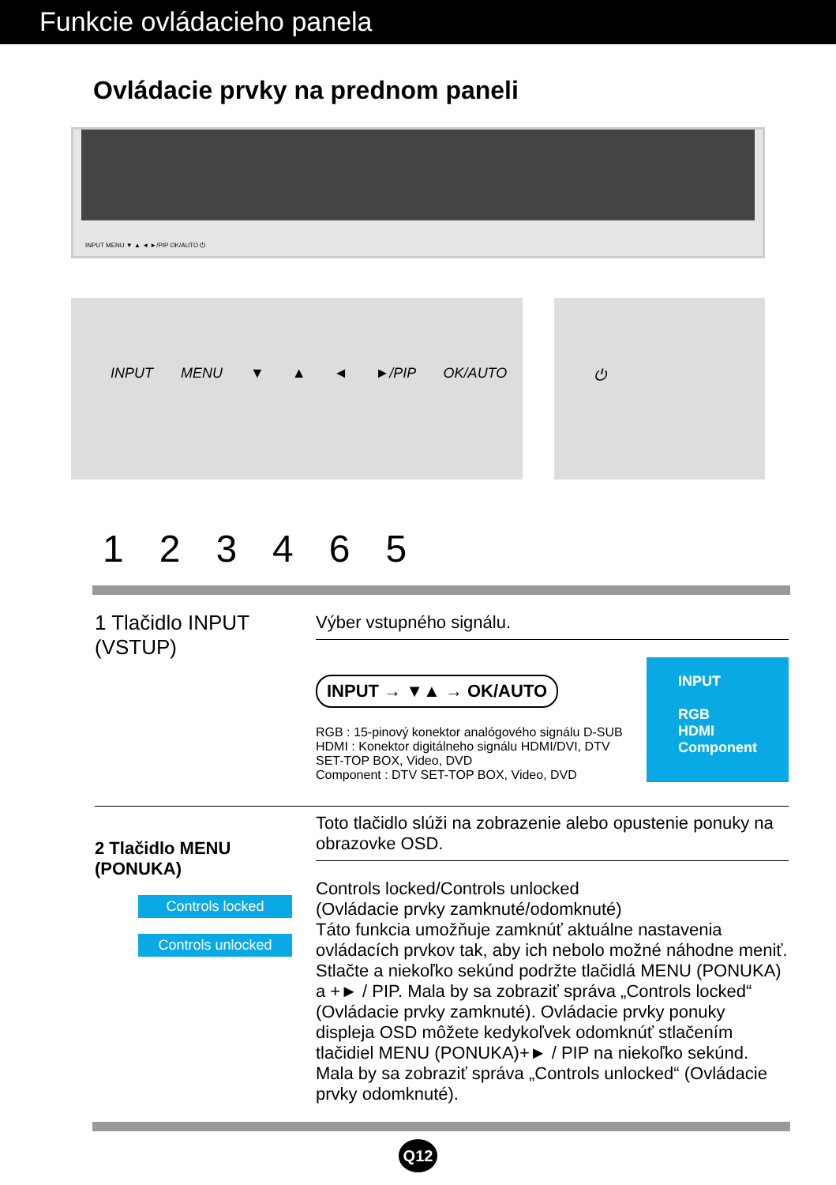Funkcie ovládacieho panela
Ovládacie prvky na prednom paneli
INPUT MENU ▼ ▲ ◄ ►/PIP OK/AUTO ⏻
INPUT MENU ▼ ▲ ◄ ►/PIP OK/AUTO ⏻
123465
1 Tlačidlo INPUT (VSTUP)
Výber vstupného signálu.
INPUT → ▼▲ → OK/AUTO
RGB : 15-pinový konektor analógového signálu D-SUB
HDMI : Konektor digitálneho signálu HDMI/DVI, DTV SET-TOP BOX, Video, DVD
Component : DTV SET-TOP BOX, Video, DVD
INPUT
RGB
HDMI
Component
2 Tlačidlo MENU (PONUKA)
Controls locked
Controls unlocked
Toto tlačidlo slúži na zobrazenie alebo opustenie ponuky na obrazovke OSD.
Controls locked/Controls unlocked
(Ovládacie prvky zamknuté/odomknuté)
Táto funkcia umožňuje zamknúť aktuálne nastavenia ovládacích prvkov tak, aby ich nebolo možné náhodne meniť. Stlačte a niekoľko sekúnd podržte tlačidlá MENU (PONUKA) a +► / PIP. Mala by sa zobraziť správa „Controls locked“ (Ovládacie prvky zamknuté). Ovládacie prvky ponuky displeja OSD môžete kedykoľvek odomknúť stlačením tlačidiel MENU (PONUKA)+► / PIP na niekoľko sekúnd. Mala by sa zobraziť správa „Controls unlocked“ (Ovládacie prvky odomknuté).
Q12